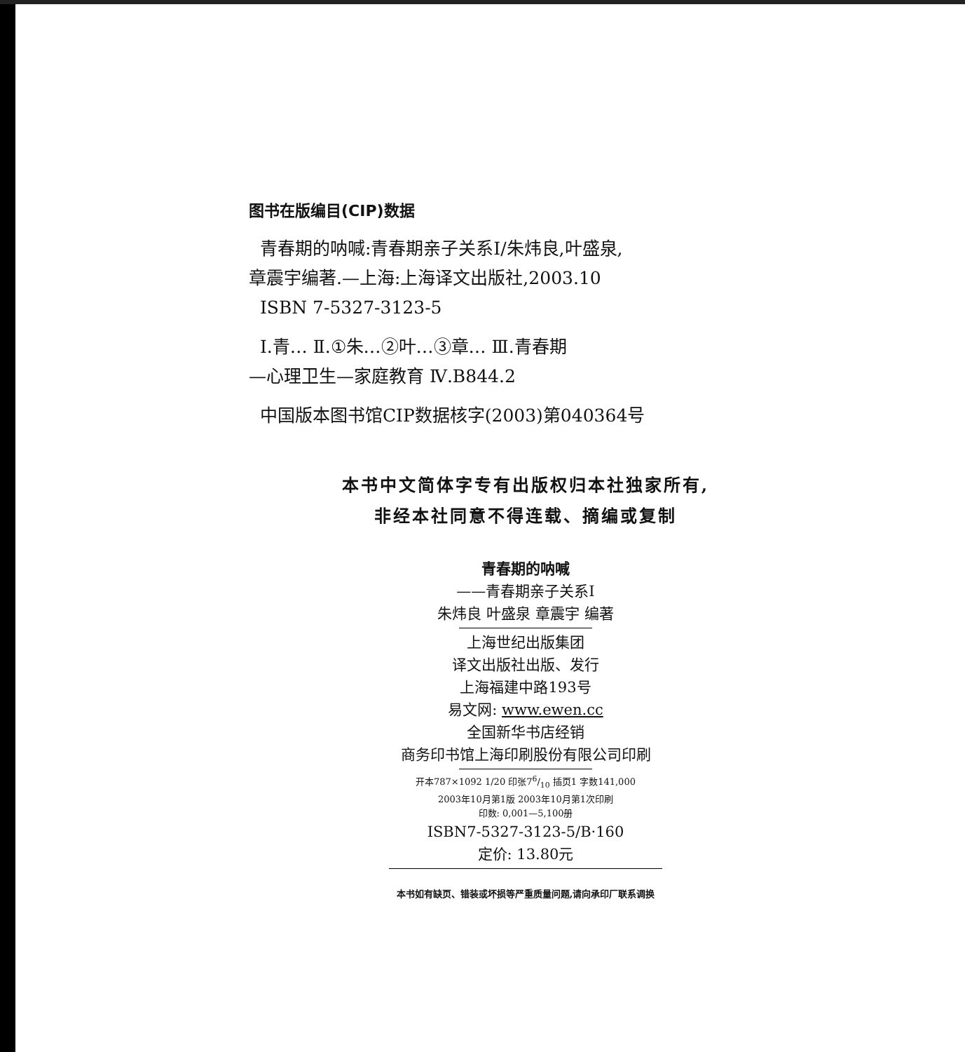图书在版编目(CIP)数据
青春期的呐喊:青春期亲子关系Ⅰ/朱炜良,叶盛泉,
章震宇编著.—上海:上海译文出版社,2003.10
ISBN 7-5327-3123-5
Ⅰ.青… Ⅱ.①朱…②叶…③章… Ⅲ.青春期
—心理卫生—家庭教育 Ⅳ.B844.2
中国版本图书馆CIP数据核字(2003)第040364号
本书中文简体字专有出版权归本社独家所有,
非经本社同意不得连载、摘编或复制
青春期的呐喊
——青春期亲子关系Ⅰ
朱炜良 叶盛泉 章震宇 编著
上海世纪出版集团
译文出版社出版、发行
上海福建中路193号
易文网: www.ewen.cc
全国新华书店经销
商务印书馆上海印刷股份有限公司印刷
开本787×1092 1/20 印张76/10 插页1 字数141,000
2003年10月第1版 2003年10月第1次印刷
印数: 0,001—5,100册
ISBN7-5327-3123-5/B·160
定价: 13.80元
本书如有缺页、错装或坏损等严重质量问题,请向承印厂联系调换